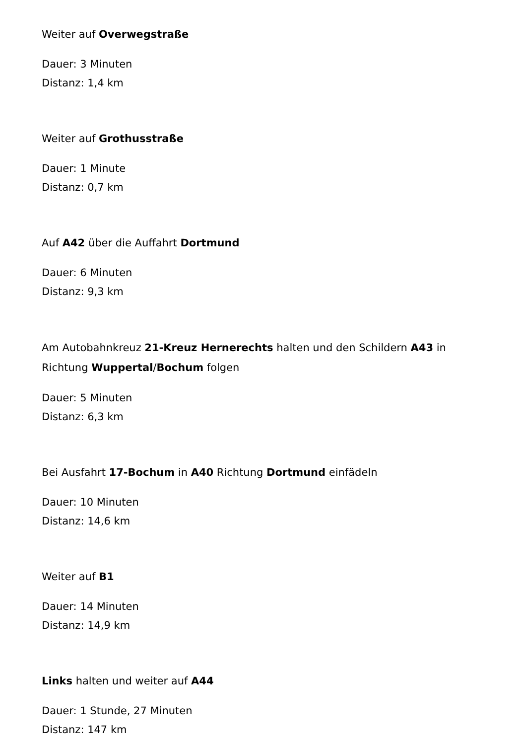Weiter auf Overwegstraße
Dauer: 3 Minuten
Distanz: 1,4 km
Weiter auf Grothusstraße
Dauer: 1 Minute
Distanz: 0,7 km
Auf A42 über die Auffahrt Dortmund
Dauer: 6 Minuten
Distanz: 9,3 km
Am Autobahnkreuz 21-Kreuz Hernerechts halten und den Schildern A43 in Richtung Wuppertal/Bochum folgen
Dauer: 5 Minuten
Distanz: 6,3 km
Bei Ausfahrt 17-Bochum in A40 Richtung Dortmund einfädeln
Dauer: 10 Minuten
Distanz: 14,6 km
Weiter auf B1
Dauer: 14 Minuten
Distanz: 14,9 km
Links halten und weiter auf A44
Dauer: 1 Stunde, 27 Minuten
Distanz: 147 km